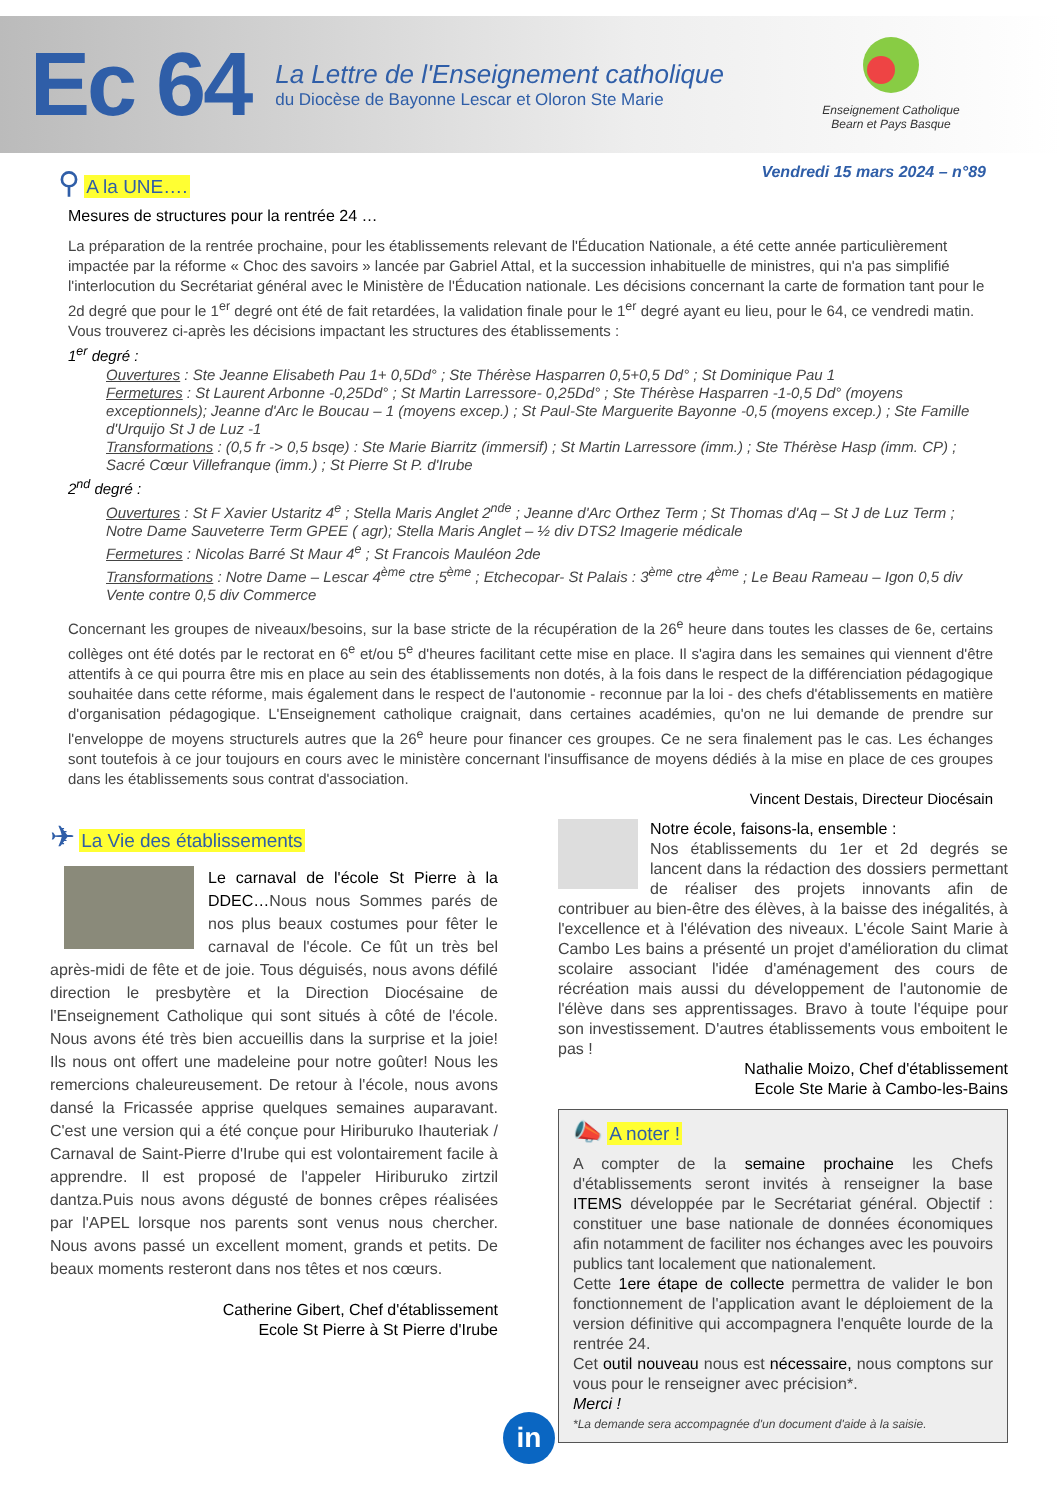Ec 64
La Lettre de l'Enseignement catholique
du Diocèse de Bayonne Lescar et Oloron Ste Marie
Enseignement Catholique
Bearn et Pays Basque
Vendredi 15 mars 2024 – n°89
⚲ A la UNE….
Mesures de structures pour la rentrée 24 …
La préparation de la rentrée prochaine, pour les établissements relevant de l'Éducation Nationale, a été cette année particulièrement impactée par la réforme « Choc des savoirs » lancée par Gabriel Attal, et la succession inhabituelle de ministres, qui n'a pas simplifié l'interlocution du Secrétariat général avec le Ministère de l'Éducation nationale. Les décisions concernant la carte de formation tant pour le 2d degré que pour le 1<sup>er</sup> degré ont été de fait retardées, la validation finale pour le 1<sup>er</sup> degré ayant eu lieu, pour le 64, ce vendredi matin. Vous trouverez ci-après les décisions impactant les structures des établissements :
1<sup>er</sup> degré :
Ouvertures : Ste Jeanne Elisabeth Pau 1+ 0,5Dd° ; Ste Thérèse Hasparren 0,5+0,5 Dd° ; St Dominique Pau 1
Fermetures : St Laurent Arbonne -0,25Dd° ; St Martin Larressore- 0,25Dd° ; Ste Thérèse Hasparren -1-0,5 Dd° (moyens exceptionnels); Jeanne d'Arc le Boucau – 1 (moyens excep.) ; St Paul-Ste Marguerite Bayonne -0,5 (moyens excep.) ; Ste Famille d'Urquijo St J de Luz -1
Transformations : (0,5 fr -> 0,5 bsqe) : Ste Marie Biarritz (immersif) ; St Martin Larressore (imm.) ; Ste Thérèse Hasp (imm. CP) ; Sacré Cœur Villefranque (imm.) ; St Pierre St P. d'Irube
2<sup>nd</sup> degré :
Ouvertures : St F Xavier Ustaritz 4<sup>e</sup> ; Stella Maris Anglet 2<sup>nde</sup> ; Jeanne d'Arc Orthez Term ; St Thomas d'Aq – St J de Luz Term ; Notre Dame Sauveterre Term GPEE ( agr); Stella Maris Anglet – ½ div DTS2 Imagerie médicale
Fermetures : Nicolas Barré St Maur 4<sup>e</sup> ; St Francois Mauléon 2de
Transformations : Notre Dame – Lescar 4<sup>ème</sup> ctre 5<sup>ème</sup> ; Etchecopar- St Palais : 3<sup>ème</sup> ctre 4<sup>ème</sup> ; Le Beau Rameau – Igon 0,5 div Vente contre 0,5 div Commerce
Concernant les groupes de niveaux/besoins, sur la base stricte de la récupération de la 26<sup>e</sup> heure dans toutes les classes de 6e, certains collèges ont été dotés par le rectorat en 6<sup>e</sup> et/ou 5<sup>e</sup> d'heures facilitant cette mise en place. Il s'agira dans les semaines qui viennent d'être attentifs à ce qui pourra être mis en place au sein des établissements non dotés, à la fois dans le respect de la différenciation pédagogique souhaitée dans cette réforme, mais également dans le respect de l'autonomie - reconnue par la loi - des chefs d'établissements en matière d'organisation pédagogique. L'Enseignement catholique craignait, dans certaines académies, qu'on ne lui demande de prendre sur l'enveloppe de moyens structurels autres que la 26<sup>e</sup> heure pour financer ces groupes. Ce ne sera finalement pas le cas. Les échanges sont toutefois à ce jour toujours en cours avec le ministère concernant l'insuffisance de moyens dédiés à la mise en place de ces groupes dans les établissements sous contrat d'association.
Vincent Destais, Directeur Diocésain
✈ La Vie des établissements
Le carnaval de l'école St Pierre à la DDEC…Nous nous Sommes parés de nos plus beaux costumes pour fêter le carnaval de l'école. Ce fût un très bel après-midi de fête et de joie. Tous déguisés, nous avons défilé direction le presbytère et la Direction Diocésaine de l'Enseignement Catholique qui sont situés à côté de l'école. Nous avons été très bien accueillis dans la surprise et la joie! Ils nous ont offert une madeleine pour notre goûter! Nous les remercions chaleureusement. De retour à l'école, nous avons dansé la Fricassée apprise quelques semaines auparavant. C'est une version qui a été conçue pour Hiriburuko Ihauteriak / Carnaval de Saint-Pierre d'Irube qui est volontairement facile à apprendre. Il est proposé de l'appeler Hiriburuko zirtzil dantza.Puis nous avons dégusté de bonnes crêpes réalisées par l'APEL lorsque nos parents sont venus nous chercher. Nous avons passé un excellent moment, grands et petits. De beaux moments resteront dans nos têtes et nos cœurs.
Catherine Gibert, Chef d'établissement
Ecole St Pierre à St Pierre d'Irube
Notre école, faisons-la, ensemble :
Nos établissements du 1er et 2d degrés se lancent dans la rédaction des dossiers permettant de réaliser des projets innovants afin de contribuer au bien-être des élèves, à la baisse des inégalités, à l'excellence et à l'élévation des niveaux. L'école Saint Marie à Cambo Les bains a présenté un projet d'amélioration du climat scolaire associant l'idée d'aménagement des cours de récréation mais aussi du développement de l'autonomie de l'élève dans ses apprentissages. Bravo à toute l'équipe pour son investissement. D'autres établissements vous emboitent le pas !
Nathalie Moizo, Chef d'établissement
Ecole Ste Marie à Cambo-les-Bains
📣 A noter !
A compter de la semaine prochaine les Chefs d'établissements seront invités à renseigner la base ITEMS développée par le Secrétariat général. Objectif : constituer une base nationale de données économiques afin notamment de faciliter nos échanges avec les pouvoirs publics tant localement que nationalement.
Cette 1ere étape de collecte permettra de valider le bon fonctionnement de l'application avant le déploiement de la version définitive qui accompagnera l'enquête lourde de la rentrée 24.
Cet outil nouveau nous est nécessaire, nous comptons sur vous pour le renseigner avec précision*.
Merci !
*La demande sera accompagnée d'un document d'aide à la saisie.
in